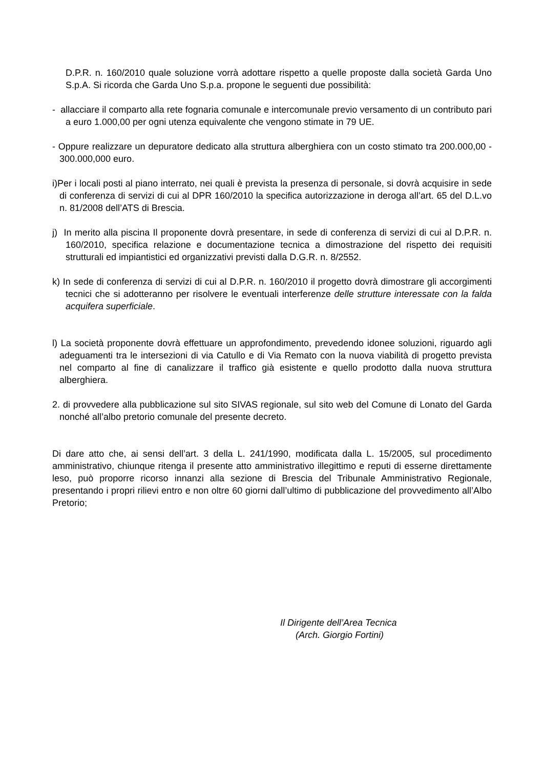D.P.R. n. 160/2010 quale soluzione vorrà adottare rispetto a quelle proposte dalla società Garda Uno S.p.A. Si ricorda che Garda Uno S.p.a. propone le seguenti due possibilità:
- allacciare il comparto alla rete fognaria comunale e intercomunale previo versamento di un contributo pari a euro 1.000,00 per ogni utenza equivalente che vengono stimate in 79 UE.
- Oppure realizzare un depuratore dedicato alla struttura alberghiera con un costo stimato tra 200.000,00 - 300.000,000 euro.
i)Per i locali posti al piano interrato, nei quali è prevista la presenza di personale, si dovrà acquisire in sede di conferenza di servizi di cui al DPR 160/2010 la specifica autorizzazione in deroga all’art. 65 del D.L.vo n. 81/2008 dell’ATS di Brescia.
j) In merito alla piscina Il proponente dovrà presentare, in sede di conferenza di servizi di cui al D.P.R. n. 160/2010, specifica relazione e documentazione tecnica a dimostrazione del rispetto dei requisiti strutturali ed impiantistici ed organizzativi previsti dalla D.G.R. n. 8/2552.
k) In sede di conferenza di servizi di cui al D.P.R. n. 160/2010 il progetto dovrà dimostrare gli accorgimenti tecnici che si adotteranno per risolvere le eventuali interferenze delle strutture interessate con la falda acquifera superficiale.
l) La società proponente dovrà effettuare un approfondimento, prevedendo idonee soluzioni, riguardo agli adeguamenti tra le intersezioni di via Catullo e di Via Remato con la nuova viabilità di progetto prevista nel comparto al fine di canalizzare il traffico già esistente e quello prodotto dalla nuova struttura alberghiera.
2. di provvedere alla pubblicazione sul sito SIVAS regionale, sul sito web del Comune di Lonato del Garda nonché all’albo pretorio comunale del presente decreto.
Di dare atto che, ai sensi dell’art. 3 della L. 241/1990, modificata dalla L. 15/2005, sul procedimento amministrativo, chiunque ritenga il presente atto amministrativo illegittimo e reputi di esserne direttamente leso, può proporre ricorso innanzi alla sezione di Brescia del Tribunale Amministrativo Regionale, presentando i propri rilievi entro e non oltre 60 giorni dall’ultimo di pubblicazione del provvedimento all’Albo Pretorio;
Il Dirigente dell’Area Tecnica
(Arch. Giorgio Fortini)